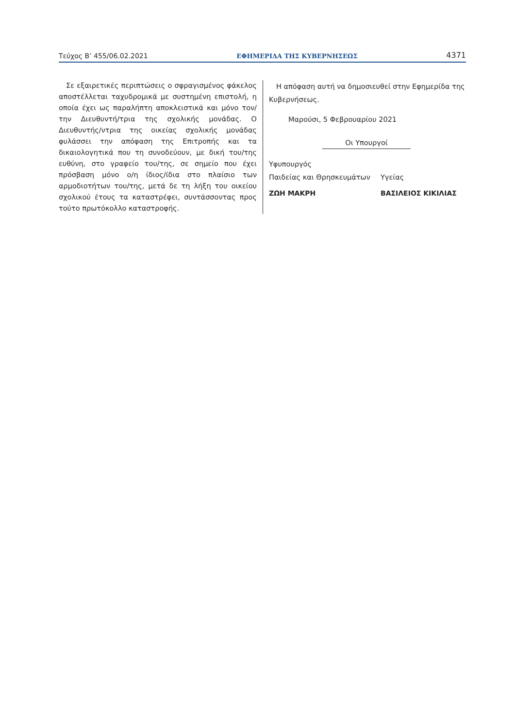Τεύχος Β’ 455/06.02.2021 ΕΦΗΜΕΡΙΔΑ ΤΗΣ ΚΥΒΕΡΝΗΣΕΩΣ 4371
Σε εξαιρετικές περιπτώσεις ο σφραγισμένος φάκελος αποστέλλεται ταχυδρομικά με συστημένη επιστολή, η οποία έχει ως παραλήπτη αποκλειστικά και μόνο τον/την Διευθυντή/τρια της σχολικής μονάδας. Ο Διευθυντής/ντρια της οικείας σχολικής μονάδας φυλάσσει την απόφαση της Επιτροπής και τα δικαιολογητικά που τη συνοδεύουν, με δική του/της ευθύνη, στο γραφείο του/της, σε σημείο που έχει πρόσβαση μόνο ο/η ίδιος/ίδια στο πλαίσιο των αρμοδιοτήτων του/της, μετά δε τη λήξη του οικείου σχολικού έτους τα καταστρέφει, συντάσσοντας προς τούτο πρωτόκολλο καταστροφής.
Η απόφαση αυτή να δημοσιευθεί στην Εφημερίδα της Κυβερνήσεως.
Μαρούσι, 5 Φεβρουαρίου 2021
Οι Υπουργοί
Υφυπουργός
Παιδείας και Θρησκευμάτων Υγείας
ΖΩΗ ΜΑΚΡΗ ΒΑΣΙΛΕΙΟΣ ΚΙΚΙΛΙΑΣ